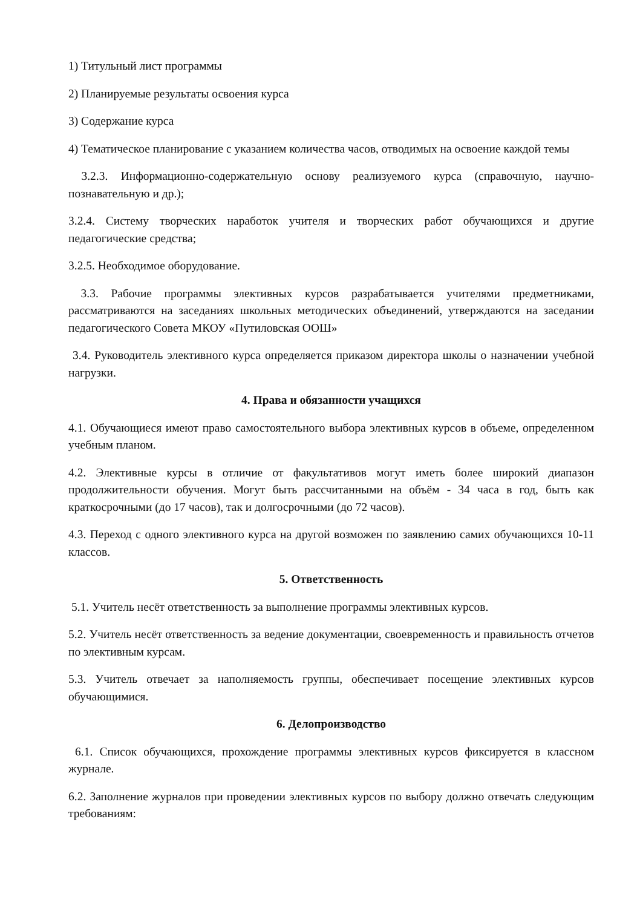1) Титульный лист программы
2) Планируемые результаты освоения курса
3) Содержание курса
4) Тематическое планирование с указанием количества часов, отводимых на освоение каждой темы
3.2.3. Информационно-содержательную основу реализуемого курса (справочную, научно-познавательную и др.);
3.2.4. Систему творческих наработок учителя и творческих работ обучающихся и другие педагогические средства;
3.2.5. Необходимое оборудование.
3.3. Рабочие программы элективных курсов разрабатывается учителями предметниками, рассматриваются на заседаниях школьных методических объединений, утверждаются на заседании педагогического Совета МКОУ «Путиловская ООШ»
3.4. Руководитель элективного курса определяется приказом директора школы о назначении учебной нагрузки.
4. Права и обязанности учащихся
4.1. Обучающиеся имеют право самостоятельного выбора элективных курсов в объеме, определенном учебным планом.
4.2. Элективные курсы в отличие от факультативов могут иметь более широкий диапазон продолжительности обучения. Могут быть рассчитанными на объём - 34 часа в год, быть как краткосрочными (до 17 часов), так и долгосрочными (до 72 часов).
4.3. Переход с одного элективного курса на другой возможен по заявлению самих обучающихся 10-11 классов.
5. Ответственность
5.1. Учитель несёт ответственность за выполнение программы элективных курсов.
5.2. Учитель несёт ответственность за ведение документации, своевременность и правильность отчетов по элективным курсам.
5.3. Учитель отвечает за наполняемость группы, обеспечивает посещение элективных курсов обучающимися.
6. Делопроизводство
6.1. Список обучающихся, прохождение программы элективных курсов фиксируется в классном журнале.
6.2. Заполнение журналов при проведении элективных курсов по выбору должно отвечать следующим требованиям: